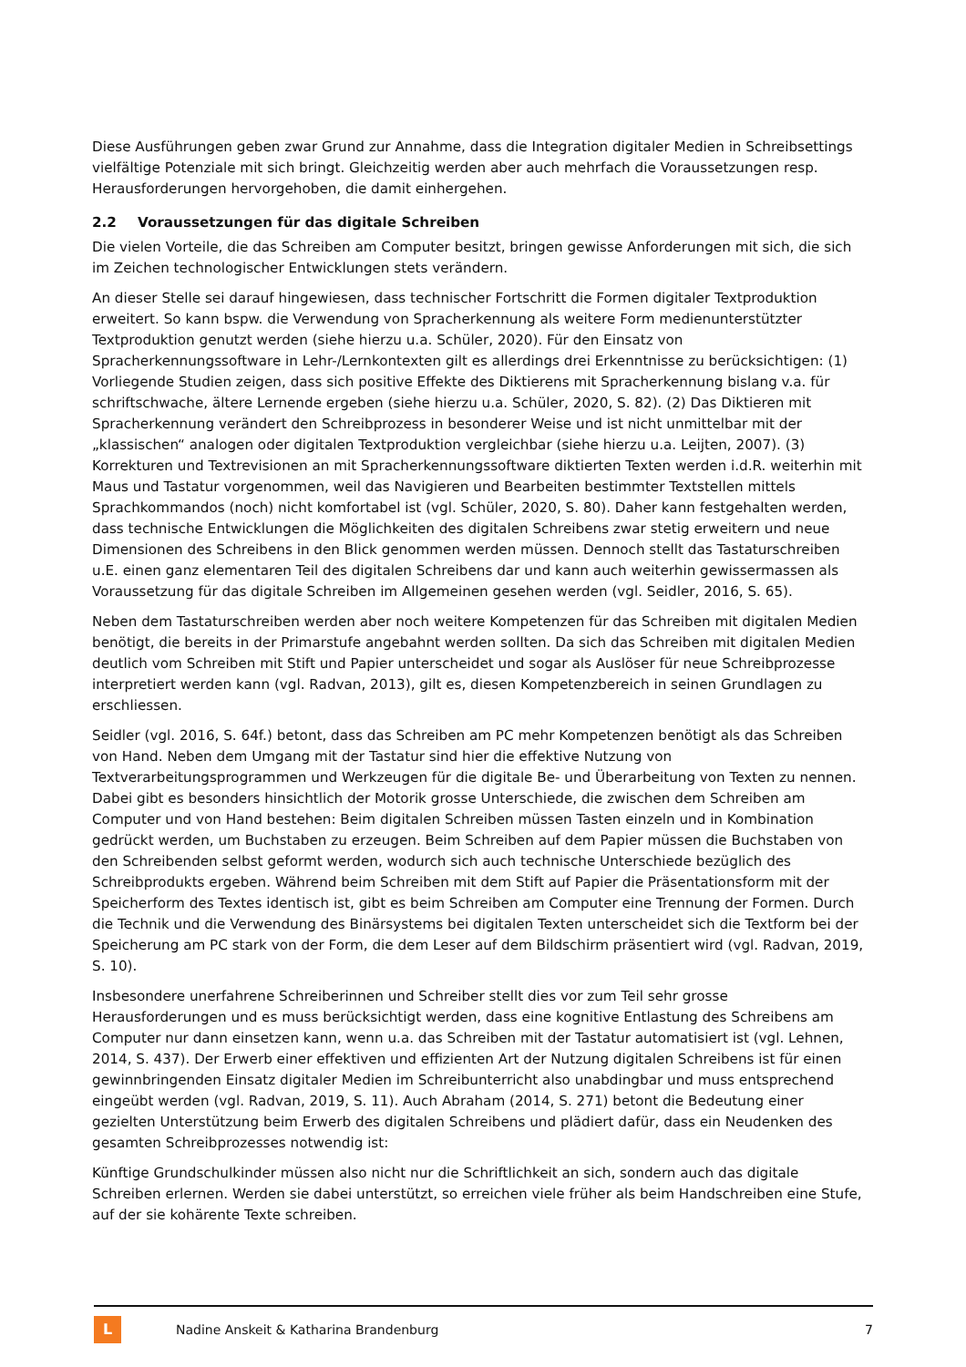Diese Ausführungen geben zwar Grund zur Annahme, dass die Integration digitaler Medien in Schreibsettings vielfältige Potenziale mit sich bringt. Gleichzeitig werden aber auch mehrfach die Voraussetzungen resp. Herausforderungen hervorgehoben, die damit einhergehen.
2.2 Voraussetzungen für das digitale Schreiben
Die vielen Vorteile, die das Schreiben am Computer besitzt, bringen gewisse Anforderungen mit sich, die sich im Zeichen technologischer Entwicklungen stets verändern.
An dieser Stelle sei darauf hingewiesen, dass technischer Fortschritt die Formen digitaler Textproduktion erweitert. So kann bspw. die Verwendung von Spracherkennung als weitere Form medienunterstützter Textproduktion genutzt werden (siehe hierzu u.a. Schüler, 2020). Für den Einsatz von Spracherkennungssoftware in Lehr-/Lernkontexten gilt es allerdings drei Erkenntnisse zu berücksichtigen: (1) Vorliegende Studien zeigen, dass sich positive Effekte des Diktierens mit Spracherkennung bislang v.a. für schriftschwache, ältere Lernende ergeben (siehe hierzu u.a. Schüler, 2020, S. 82). (2) Das Diktieren mit Spracherkennung verändert den Schreibprozess in besonderer Weise und ist nicht unmittelbar mit der „klassischen“ analogen oder digitalen Textproduktion vergleichbar (siehe hierzu u.a. Leijten, 2007). (3) Korrekturen und Textrevisionen an mit Spracherkennungssoftware diktierten Texten werden i.d.R. weiterhin mit Maus und Tastatur vorgenommen, weil das Navigieren und Bearbeiten bestimmter Textstellen mittels Sprachkommandos (noch) nicht komfortabel ist (vgl. Schüler, 2020, S. 80). Daher kann festgehalten werden, dass technische Entwicklungen die Möglichkeiten des digitalen Schreibens zwar stetig erweitern und neue Dimensionen des Schreibens in den Blick genommen werden müssen. Dennoch stellt das Tastaturschreiben u.E. einen ganz elementaren Teil des digitalen Schreibens dar und kann auch weiterhin gewissermassen als Voraussetzung für das digitale Schreiben im Allgemeinen gesehen werden (vgl. Seidler, 2016, S. 65).
Neben dem Tastaturschreiben werden aber noch weitere Kompetenzen für das Schreiben mit digitalen Medien benötigt, die bereits in der Primarstufe angebahnt werden sollten. Da sich das Schreiben mit digitalen Medien deutlich vom Schreiben mit Stift und Papier unterscheidet und sogar als Auslöser für neue Schreibprozesse interpretiert werden kann (vgl. Radvan, 2013), gilt es, diesen Kompetenzbereich in seinen Grundlagen zu erschliessen.
Seidler (vgl. 2016, S. 64f.) betont, dass das Schreiben am PC mehr Kompetenzen benötigt als das Schreiben von Hand. Neben dem Umgang mit der Tastatur sind hier die effektive Nutzung von Textverarbeitungsprogrammen und Werkzeugen für die digitale Be- und Überarbeitung von Texten zu nennen. Dabei gibt es besonders hinsichtlich der Motorik grosse Unterschiede, die zwischen dem Schreiben am Computer und von Hand bestehen: Beim digitalen Schreiben müssen Tasten einzeln und in Kombination gedrückt werden, um Buchstaben zu erzeugen. Beim Schreiben auf dem Papier müssen die Buchstaben von den Schreibenden selbst geformt werden, wodurch sich auch technische Unterschiede bezüglich des Schreibprodukts ergeben. Während beim Schreiben mit dem Stift auf Papier die Präsentationsform mit der Speicherform des Textes identisch ist, gibt es beim Schreiben am Computer eine Trennung der Formen. Durch die Technik und die Verwendung des Binärsystems bei digitalen Texten unterscheidet sich die Textform bei der Speicherung am PC stark von der Form, die dem Leser auf dem Bildschirm präsentiert wird (vgl. Radvan, 2019, S. 10).
Insbesondere unerfahrene Schreiberinnen und Schreiber stellt dies vor zum Teil sehr grosse Herausforderungen und es muss berücksichtigt werden, dass eine kognitive Entlastung des Schreibens am Computer nur dann einsetzen kann, wenn u.a. das Schreiben mit der Tastatur automatisiert ist (vgl. Lehnen, 2014, S. 437). Der Erwerb einer effektiven und effizienten Art der Nutzung digitalen Schreibens ist für einen gewinnbringenden Einsatz digitaler Medien im Schreibunterricht also unabdingbar und muss entsprechend eingeübt werden (vgl. Radvan, 2019, S. 11). Auch Abraham (2014, S. 271) betont die Bedeutung einer gezielten Unterstützung beim Erwerb des digitalen Schreibens und plädiert dafür, dass ein Neudenken des gesamten Schreibprozesses notwendig ist:
Künftige Grundschulkinder müssen also nicht nur die Schriftlichkeit an sich, sondern auch das digitale Schreiben erlernen. Werden sie dabei unterstützt, so erreichen viele früher als beim Handschreiben eine Stufe, auf der sie kohärente Texte schreiben.
L
Nadine Anskeit & Katharina Brandenburg
7